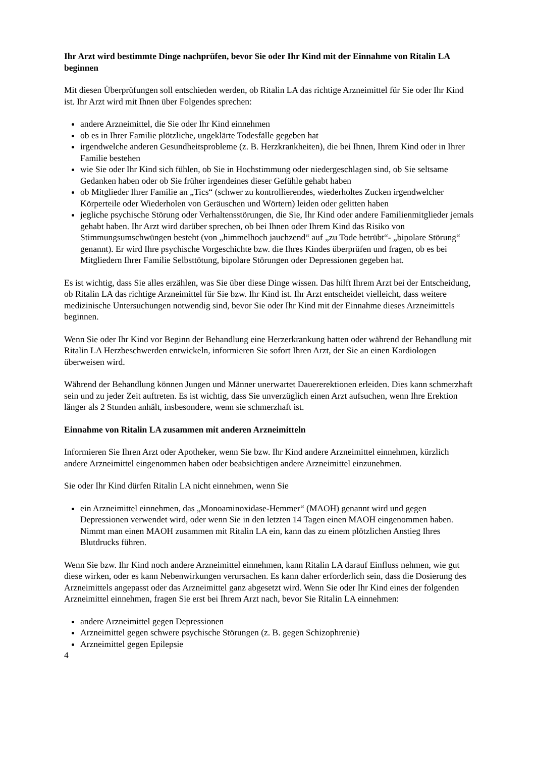Ihr Arzt wird bestimmte Dinge nachprüfen, bevor Sie oder Ihr Kind mit der Einnahme von Ritalin LA beginnen
Mit diesen Überprüfungen soll entschieden werden, ob Ritalin LA das richtige Arzneimittel für Sie oder Ihr Kind ist. Ihr Arzt wird mit Ihnen über Folgendes sprechen:
andere Arzneimittel, die Sie oder Ihr Kind einnehmen
ob es in Ihrer Familie plötzliche, ungeklärte Todesfälle gegeben hat
irgendwelche anderen Gesundheitsprobleme (z. B. Herzkrankheiten), die bei Ihnen, Ihrem Kind oder in Ihrer Familie bestehen
wie Sie oder Ihr Kind sich fühlen, ob Sie in Hochstimmung oder niedergeschlagen sind, ob Sie seltsame Gedanken haben oder ob Sie früher irgendeines dieser Gefühle gehabt haben
ob Mitglieder Ihrer Familie an „Tics“ (schwer zu kontrollierendes, wiederholtes Zucken irgendwelcher Körperteile oder Wiederholen von Geräuschen und Wörtern) leiden oder gelitten haben
jegliche psychische Störung oder Verhaltensstörungen, die Sie, Ihr Kind oder andere Familienmitglieder jemals gehabt haben. Ihr Arzt wird darüber sprechen, ob bei Ihnen oder Ihrem Kind das Risiko von Stimmungsumschwüngen besteht (von „himmelhoch jauchzend“ auf „zu Tode betrübt“- „bipolare Störung“ genannt). Er wird Ihre psychische Vorgeschichte bzw. die Ihres Kindes überprüfen und fragen, ob es bei Mitgliedern Ihrer Familie Selbsttötung, bipolare Störungen oder Depressionen gegeben hat.
Es ist wichtig, dass Sie alles erzählen, was Sie über diese Dinge wissen. Das hilft Ihrem Arzt bei der Entscheidung, ob Ritalin LA das richtige Arzneimittel für Sie bzw. Ihr Kind ist. Ihr Arzt entscheidet vielleicht, dass weitere medizinische Untersuchungen notwendig sind, bevor Sie oder Ihr Kind mit der Einnahme dieses Arzneimittels beginnen.
Wenn Sie oder Ihr Kind vor Beginn der Behandlung eine Herzerkrankung hatten oder während der Behandlung mit Ritalin LA Herzbeschwerden entwickeln, informieren Sie sofort Ihren Arzt, der Sie an einen Kardiologen überweisen wird.
Während der Behandlung können Jungen und Männer unerwartet Dauererektionen erleiden. Dies kann schmerzhaft sein und zu jeder Zeit auftreten. Es ist wichtig, dass Sie unverzüglich einen Arzt aufsuchen, wenn Ihre Erektion länger als 2 Stunden anhält, insbesondere, wenn sie schmerzhaft ist.
Einnahme von Ritalin LA zusammen mit anderen Arzneimitteln
Informieren Sie Ihren Arzt oder Apotheker, wenn Sie bzw. Ihr Kind andere Arzneimittel einnehmen, kürzlich andere Arzneimittel eingenommen haben oder beabsichtigen andere Arzneimittel einzunehmen.
Sie oder Ihr Kind dürfen Ritalin LA nicht einnehmen, wenn Sie
ein Arzneimittel einnehmen, das „Monoaminoxidase-Hemmer“ (MAOH) genannt wird und gegen Depressionen verwendet wird, oder wenn Sie in den letzten 14 Tagen einen MAOH eingenommen haben. Nimmt man einen MAOH zusammen mit Ritalin LA ein, kann das zu einem plötzlichen Anstieg Ihres Blutdrucks führen.
Wenn Sie bzw. Ihr Kind noch andere Arzneimittel einnehmen, kann Ritalin LA darauf Einfluss nehmen, wie gut diese wirken, oder es kann Nebenwirkungen verursachen. Es kann daher erforderlich sein, dass die Dosierung des Arzneimittels angepasst oder das Arzneimittel ganz abgesetzt wird. Wenn Sie oder Ihr Kind eines der folgenden Arzneimittel einnehmen, fragen Sie erst bei Ihrem Arzt nach, bevor Sie Ritalin LA einnehmen:
andere Arzneimittel gegen Depressionen
Arzneimittel gegen schwere psychische Störungen (z. B. gegen Schizophrenie)
Arzneimittel gegen Epilepsie
4